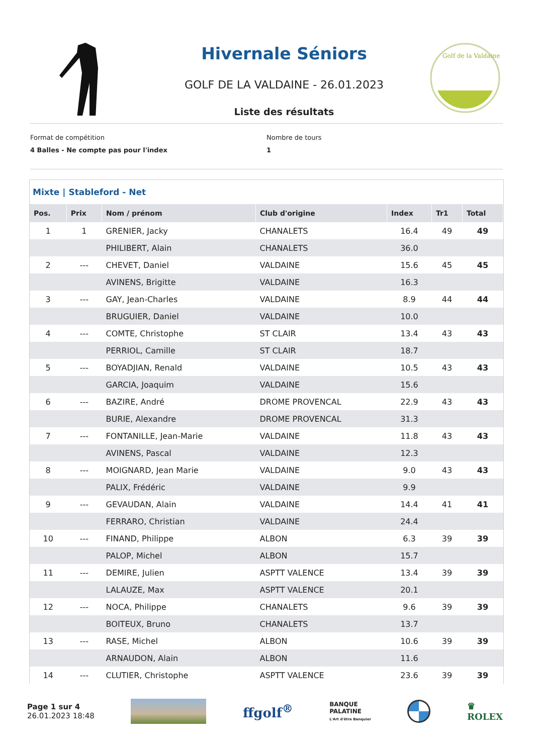Hivernale Séniors
GOLF DE LA VALDAINE - 26.01.2023
Liste des résultats
Golf de la Valdaine
Format de compétition
4 Balles - Ne compte pas pour l'index
Nombre de tours
1
Mixte | Stableford - Net
| Pos. | Prix | Nom / prénom | Club d'origine | Index | Tr1 | Total |
| --- | --- | --- | --- | --- | --- | --- |
| 1 | 1 | GRENIER, Jacky | CHANALETS | 16.4 | 49 | 49 |
| | | PHILIBERT, Alain | CHANALETS | 36.0 | | |
| 2 | --- | CHEVET, Daniel | VALDAINE | 15.6 | 45 | 45 |
| | | AVINENS, Brigitte | VALDAINE | 16.3 | | |
| 3 | --- | GAY, Jean-Charles | VALDAINE | 8.9 | 44 | 44 |
| | | BRUGUIER, Daniel | VALDAINE | 10.0 | | |
| 4 | --- | COMTE, Christophe | ST CLAIR | 13.4 | 43 | 43 |
| | | PERRIOL, Camille | ST CLAIR | 18.7 | | |
| 5 | --- | BOYADJIAN, Renald | VALDAINE | 10.5 | 43 | 43 |
| | | GARCIA, Joaquim | VALDAINE | 15.6 | | |
| 6 | --- | BAZIRE, André | DROME PROVENCAL | 22.9 | 43 | 43 |
| | | BURIE, Alexandre | DROME PROVENCAL | 31.3 | | |
| 7 | --- | FONTANILLE, Jean-Marie | VALDAINE | 11.8 | 43 | 43 |
| | | AVINENS, Pascal | VALDAINE | 12.3 | | |
| 8 | --- | MOIGNARD, Jean Marie | VALDAINE | 9.0 | 43 | 43 |
| | | PALIX, Frédéric | VALDAINE | 9.9 | | |
| 9 | --- | GEVAUDAN, Alain | VALDAINE | 14.4 | 41 | 41 |
| | | FERRARO, Christian | VALDAINE | 24.4 | | |
| 10 | --- | FINAND, Philippe | ALBON | 6.3 | 39 | 39 |
| | | PALOP, Michel | ALBON | 15.7 | | |
| 11 | --- | DEMIRE, Julien | ASPTT VALENCE | 13.4 | 39 | 39 |
| | | LALAUZE, Max | ASPTT VALENCE | 20.1 | | |
| 12 | --- | NOCA, Philippe | CHANALETS | 9.6 | 39 | 39 |
| | | BOITEUX, Bruno | CHANALETS | 13.7 | | |
| 13 | --- | RASE, Michel | ALBON | 10.6 | 39 | 39 |
| | | ARNAUDON, Alain | ALBON | 11.6 | | |
| 14 | --- | CLUTIER, Christophe | ASPTT VALENCE | 23.6 | 39 | 39 |
Page 1 sur 4
26.01.2023 18:48
ffgolf<sup>®</sup>
BANQUE
PALATINE
L'Art d'être Banquier
♛
ROLEX